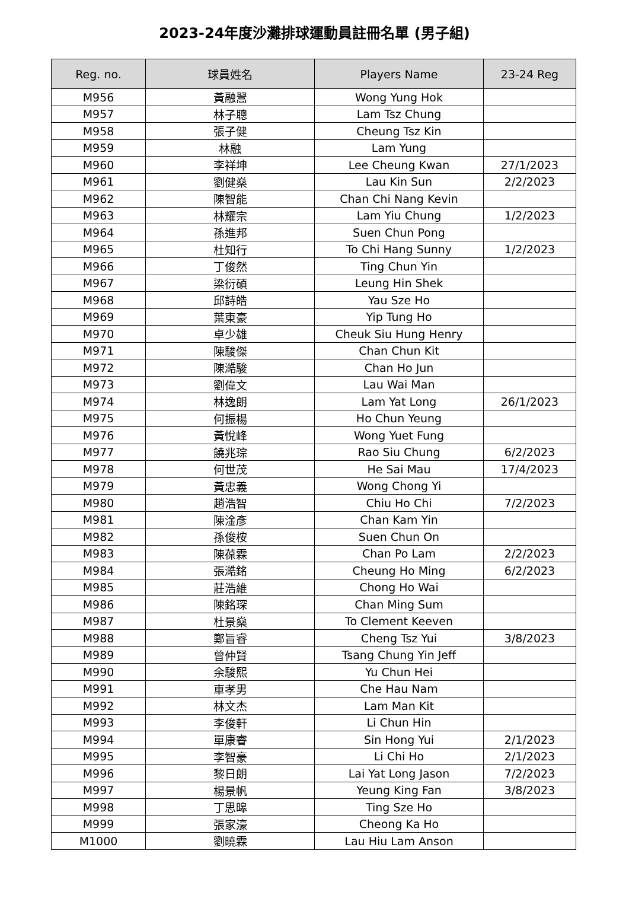2023-24年度沙灘排球運動員註冊名單 (男子組)
| Reg. no. | 球員姓名 | Players Name | 23-24 Reg |
| --- | --- | --- | --- |
| M956 | 黃融翯 | Wong Yung Hok | |
| M957 | 林子聰 | Lam Tsz Chung | |
| M958 | 張子健 | Cheung Tsz Kin | |
| M959 | 林融 | Lam Yung | |
| M960 | 李祥坤 | Lee Cheung Kwan | 27/1/2023 |
| M961 | 劉健燊 | Lau Kin Sun | 2/2/2023 |
| M962 | 陳智能 | Chan Chi Nang Kevin | |
| M963 | 林耀宗 | Lam Yiu Chung | 1/2/2023 |
| M964 | 孫進邦 | Suen Chun Pong | |
| M965 | 杜知行 | To Chi Hang Sunny | 1/2/2023 |
| M966 | 丁俊然 | Ting Chun Yin | |
| M967 | 梁衍碩 | Leung Hin Shek | |
| M968 | 邱詩皓 | Yau Sze Ho | |
| M969 | 葉東豪 | Yip Tung Ho | |
| M970 | 卓少雄 | Cheuk Siu Hung Henry | |
| M971 | 陳駿傑 | Chan Chun Kit | |
| M972 | 陳澔駿 | Chan Ho Jun | |
| M973 | 劉偉文 | Lau Wai Man | |
| M974 | 林逸朗 | Lam Yat Long | 26/1/2023 |
| M975 | 何振楊 | Ho Chun Yeung | |
| M976 | 黃悅峰 | Wong Yuet Fung | |
| M977 | 饒兆琮 | Rao Siu Chung | 6/2/2023 |
| M978 | 何世茂 | He Sai Mau | 17/4/2023 |
| M979 | 黃忠義 | Wong Chong Yi | |
| M980 | 趙浩智 | Chiu Ho Chi | 7/2/2023 |
| M981 | 陳淦彥 | Chan Kam Yin | |
| M982 | 孫俊桉 | Suen Chun On | |
| M983 | 陳葆霖 | Chan Po Lam | 2/2/2023 |
| M984 | 張澔銘 | Cheung Ho Ming | 6/2/2023 |
| M985 | 莊浩維 | Chong Ho Wai | |
| M986 | 陳銘琛 | Chan Ming Sum | |
| M987 | 杜景燊 | To Clement Keeven | |
| M988 | 鄭旨睿 | Cheng Tsz Yui | 3/8/2023 |
| M989 | 曾仲賢 | Tsang Chung Yin Jeff | |
| M990 | 余駿熙 | Yu Chun Hei | |
| M991 | 車孝男 | Che Hau Nam | |
| M992 | 林文杰 | Lam Man Kit | |
| M993 | 李俊軒 | Li Chun Hin | |
| M994 | 單康睿 | Sin Hong Yui | 2/1/2023 |
| M995 | 李智豪 | Li Chi Ho | 2/1/2023 |
| M996 | 黎日朗 | Lai Yat Long Jason | 7/2/2023 |
| M997 | 楊景帆 | Yeung King Fan | 3/8/2023 |
| M998 | 丁思暤 | Ting Sze Ho | |
| M999 | 張家濠 | Cheong Ka Ho | |
| M1000 | 劉曉霖 | Lau Hiu Lam Anson | |